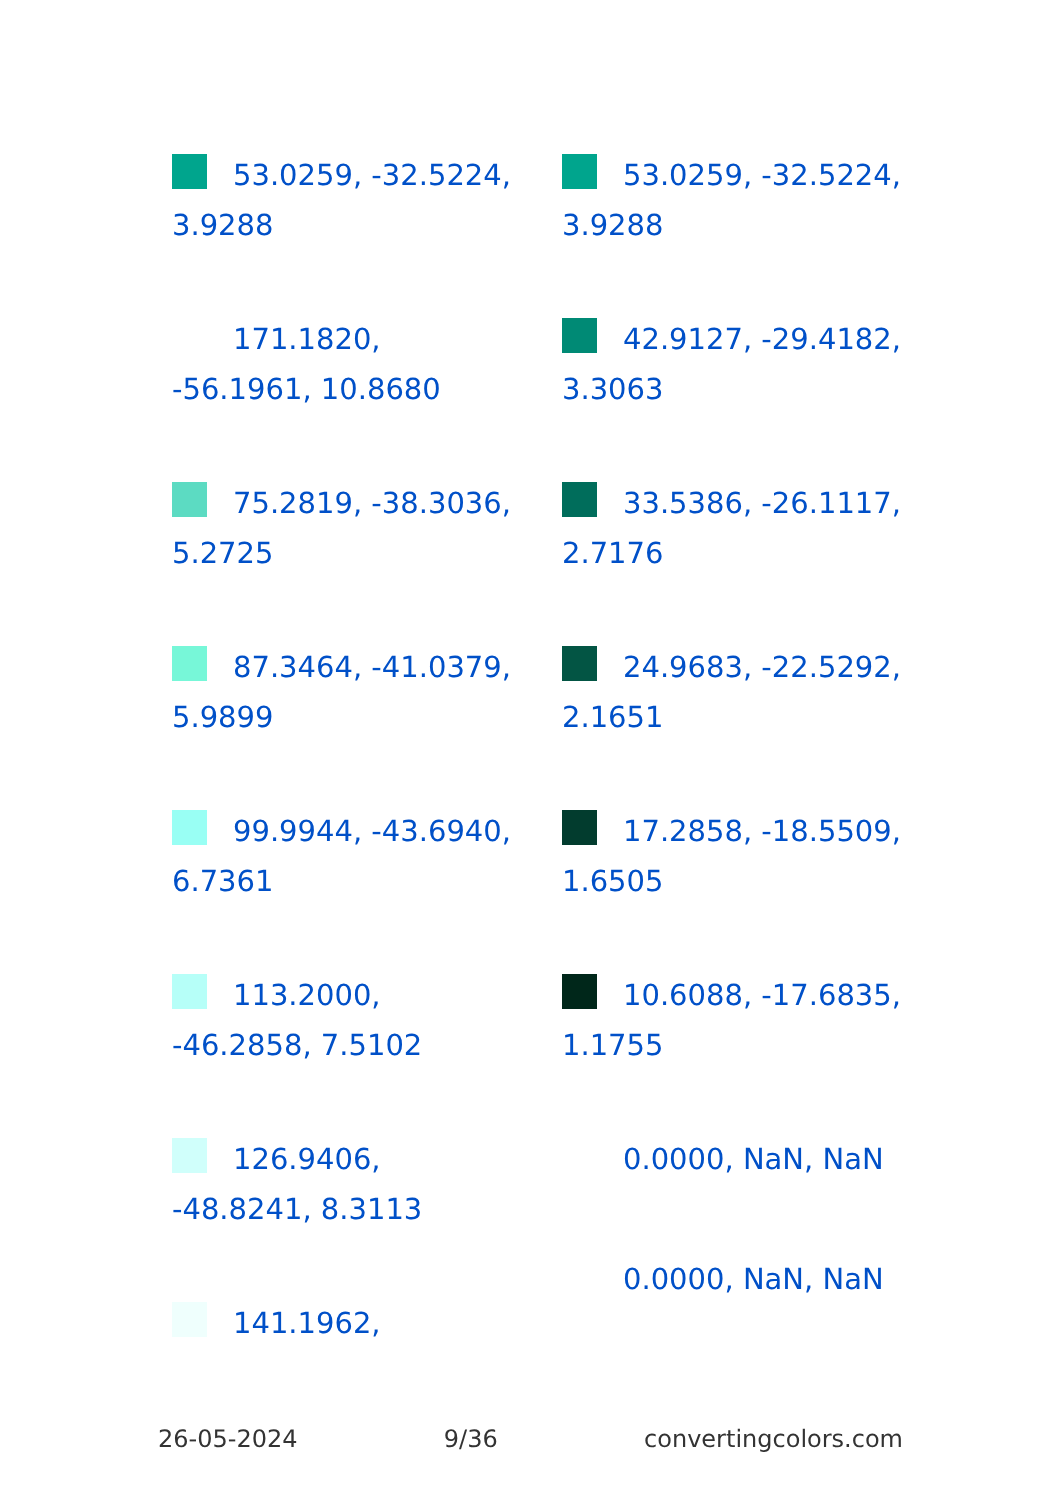53.0259, -32.5224, 3.9288
171.1820, -56.1961, 10.8680
75.2819, -38.3036, 5.2725
87.3464, -41.0379, 5.9899
99.9944, -43.6940, 6.7361
113.2000, -46.2858, 7.5102
126.9406, -48.8241, 8.3113
141.1962,
53.0259, -32.5224, 3.9288
42.9127, -29.4182, 3.3063
33.5386, -26.1117, 2.7176
24.9683, -22.5292, 2.1651
17.2858, -18.5509, 1.6505
10.6088, -17.6835, 1.1755
0.0000, NaN, NaN
0.0000, NaN, NaN
26-05-2024 9/36 convertingcolors.com